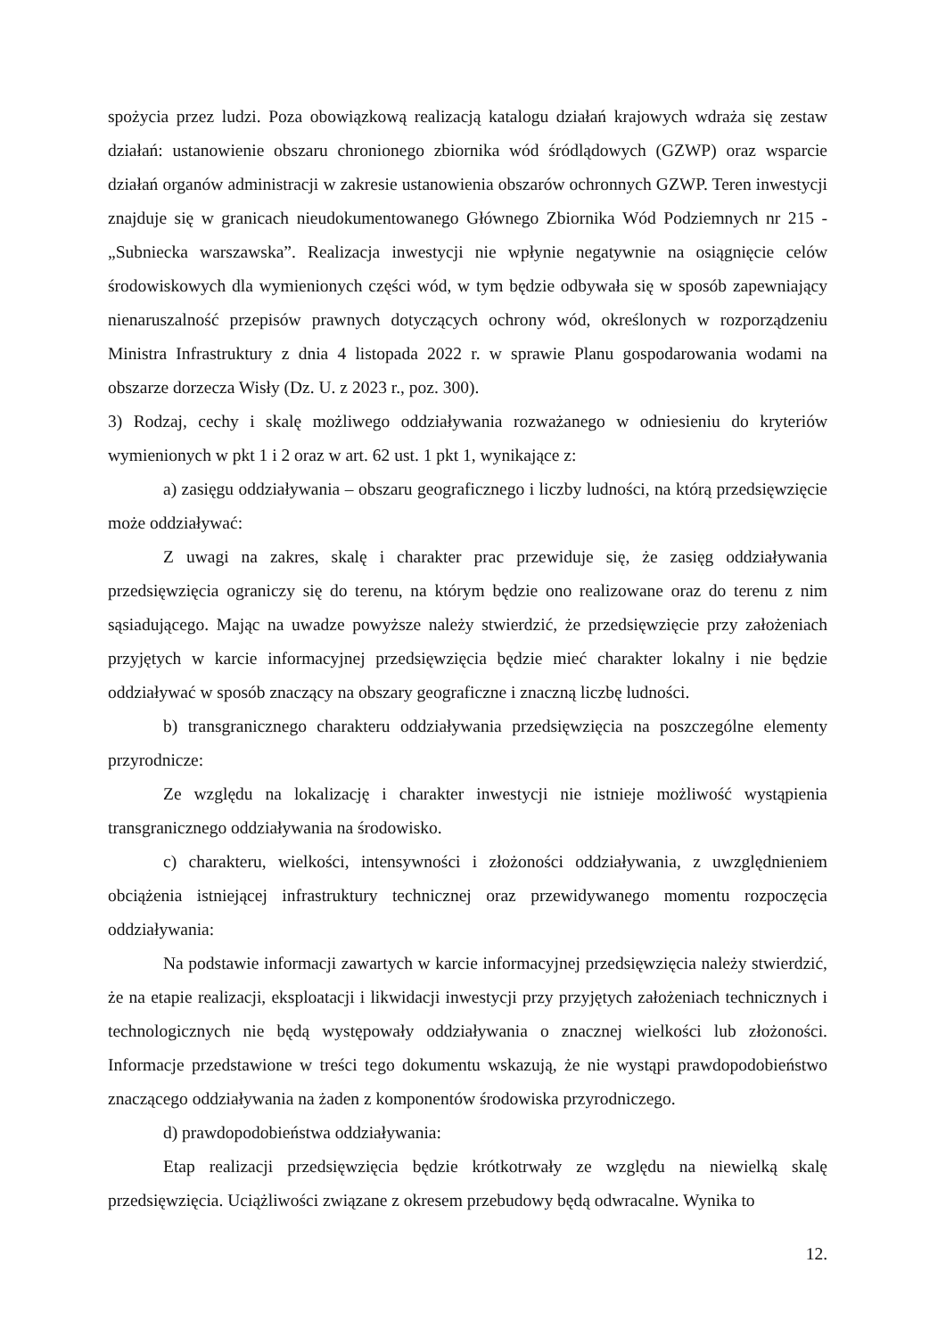spożycia przez ludzi. Poza obowiązkową realizacją katalogu działań krajowych wdraża się zestaw działań: ustanowienie obszaru chronionego zbiornika wód śródlądowych (GZWP) oraz wsparcie działań organów administracji w zakresie ustanowienia obszarów ochronnych GZWP. Teren inwestycji znajduje się w granicach nieudokumentowanego Głównego Zbiornika Wód Podziemnych nr 215 - „Subniecka warszawska”. Realizacja inwestycji nie wpłynie negatywnie na osiągnięcie celów środowiskowych dla wymienionych części wód, w tym będzie odbywała się w sposób zapewniający nienaruszalność przepisów prawnych dotyczących ochrony wód, określonych w rozporządzeniu Ministra Infrastruktury z dnia 4 listopada 2022 r. w sprawie Planu gospodarowania wodami na obszarze dorzecza Wisły (Dz. U. z 2023 r., poz. 300).
3) Rodzaj, cechy i skalę możliwego oddziaływania rozważanego w odniesieniu do kryteriów wymienionych w pkt 1 i 2 oraz w art. 62 ust. 1 pkt 1, wynikające z:
a) zasięgu oddziaływania – obszaru geograficznego i liczby ludności, na którą przedsięwzięcie może oddziaływać:
Z uwagi na zakres, skalę i charakter prac przewiduje się, że zasięg oddziaływania przedsięwzięcia ograniczy się do terenu, na którym będzie ono realizowane oraz do terenu z nim sąsiadującego. Mając na uwadze powyższe należy stwierdzić, że przedsięwzięcie przy założeniach przyjętych w karcie informacyjnej przedsięwzięcia będzie mieć charakter lokalny i nie będzie oddziaływać w sposób znaczący na obszary geograficzne i znaczną liczbę ludności.
b) transgranicznego charakteru oddziaływania przedsięwzięcia na poszczególne elementy przyrodnicze:
Ze względu na lokalizację i charakter inwestycji nie istnieje możliwość wystąpienia transgranicznego oddziaływania na środowisko.
c) charakteru, wielkości, intensywności i złożoności oddziaływania, z uwzględnieniem obciążenia istniejącej infrastruktury technicznej oraz przewidywanego momentu rozpoczęcia oddziaływania:
Na podstawie informacji zawartych w karcie informacyjnej przedsięwzięcia należy stwierdzić, że na etapie realizacji, eksploatacji i likwidacji inwestycji przy przyjętych założeniach technicznych i technologicznych nie będą występowały oddziaływania o znacznej wielkości lub złożoności. Informacje przedstawione w treści tego dokumentu wskazują, że nie wystąpi prawdopodobieństwo znaczącego oddziaływania na żaden z komponentów środowiska przyrodniczego.
d) prawdopodobieństwa oddziaływania:
Etap realizacji przedsięwzięcia będzie krótkotrwały ze względu na niewielką skalę przedsięwzięcia. Uciążliwości związane z okresem przebudowy będą odwracalne. Wynika to
12.